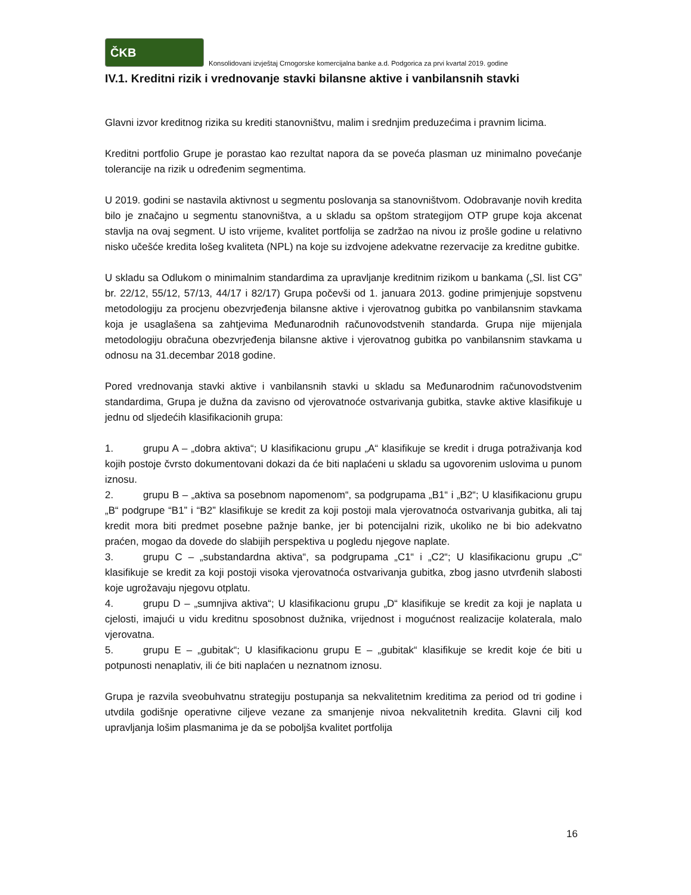ČKB
Konsolidovani izvještaj Crnogorske komercijalna banke a.d. Podgorica za prvi kvartal 2019. godine
IV.1. Kreditni rizik i vrednovanje stavki bilansne aktive i vanbilansnih stavki
Glavni izvor kreditnog rizika su krediti stanovništvu, malim i srednjim preduzećima i pravnim licima.
Kreditni portfolio Grupe je porastao kao rezultat napora da se poveća plasman uz minimalno povećanje tolerancije na rizik u određenim segmentima.
U 2019. godini se nastavila aktivnost u segmentu poslovanja sa stanovništvom. Odobravanje novih kredita bilo je značajno u segmentu stanovništva, a u skladu sa opštom strategijom OTP grupe koja akcenat stavlja na ovaj segment. U isto vrijeme, kvalitet portfolija se zadržao na nivou iz prošle godine u relativno nisko učešće kredita lošeg kvaliteta (NPL) na koje su izdvojene adekvatne rezervacije za kreditne gubitke.
U skladu sa Odlukom o minimalnim standardima za upravljanje kreditnim rizikom u bankama („Sl. list CG” br. 22/12, 55/12, 57/13, 44/17 i 82/17) Grupa počevši od 1. januara 2013. godine primjenjuje sopstvenu metodologiju za procjenu obezvrjeđenja bilansne aktive i vjerovatnog gubitka po vanbilansnim stavkama koja je usaglašena sa zahtjevima Međunarodnih računovodstvenih standarda. Grupa nije mijenjala metodologiju obračuna obezvrjeđenja bilansne aktive i vjerovatnog gubitka po vanbilansnim stavkama u odnosu na 31.decembar 2018 godine.
Pored vrednovanja stavki aktive i vanbilansnih stavki u skladu sa Međunarodnim računovodstvenim standardima, Grupa je dužna da zavisno od vjerovatnoće ostvarivanja gubitka, stavke aktive klasifikuje u jednu od sljedećih klasifikacionih grupa:
1. grupu A – „dobra aktiva“; U klasifikacionu grupu „A“ klasifikuje se kredit i druga potraživanja kod kojih postoje čvrsto dokumentovani dokazi da će biti naplaćeni u skladu sa ugovorenim uslovima u punom iznosu.
2. grupu B – „aktiva sa posebnom napomenom“, sa podgrupama „B1“ i „B2“; U klasifikacionu grupu „B“ podgrupe “B1” i “B2” klasifikuje se kredit za koji postoji mala vjerovatnoća ostvarivanja gubitka, ali taj kredit mora biti predmet posebne pažnje banke, jer bi potencijalni rizik, ukoliko ne bi bio adekvatno praćen, mogao da dovede do slabijih perspektiva u pogledu njegove naplate.
3. grupu C – „substandardna aktiva“, sa podgrupama „C1“ i „C2“; U klasifikacionu grupu „C“ klasifikuje se kredit za koji postoji visoka vjerovatnoća ostvarivanja gubitka, zbog jasno utvrđenih slabosti koje ugrožavaju njegovu otplatu.
4. grupu D – „sumnjiva aktiva“; U klasifikacionu grupu „D“ klasifikuje se kredit za koji je naplata u cjelosti, imajući u vidu kreditnu sposobnost dužnika, vrijednost i mogućnost realizacije kolaterala, malo vjerovatna.
5. grupu E – „gubitak“; U klasifikacionu grupu E – „gubitak“ klasifikuje se kredit koje će biti u potpunosti nenaplativ, ili će biti naplaćen u neznatnom iznosu.
Grupa je razvila sveobuhvatnu strategiju postupanja sa nekvalitetnim kreditima za period od tri godine i utvdila godišnje operativne ciljeve vezane za smanjenje nivoa nekvalitetnih kredita. Glavni cilj kod upravljanja lošim plasmanima je da se poboljša kvalitet portfolija
16